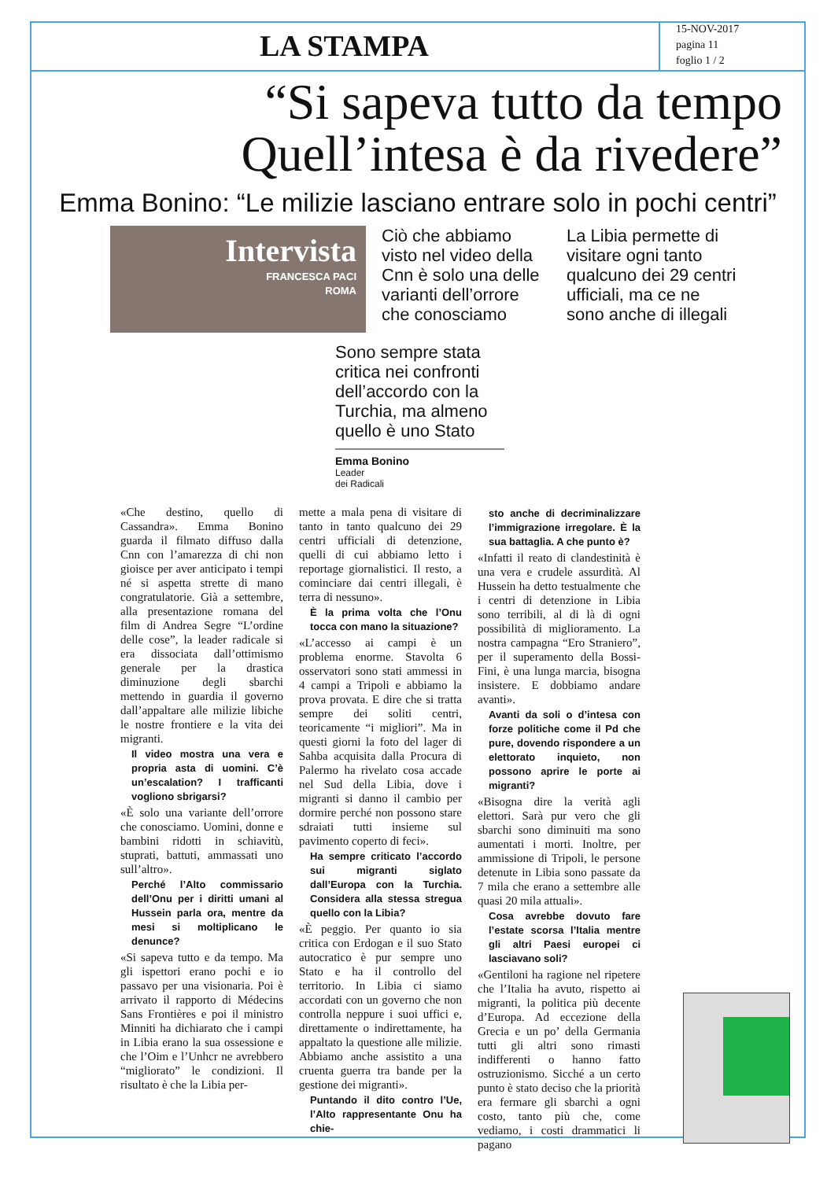LA STAMPA
15-NOV-2017
pagina 11
foglio 1 / 2
“Si sapeva tutto da tempo
Quell’intesa è da rivedere”
Emma Bonino: “Le milizie lasciano entrare solo in pochi centri”
Intervista
FRANCESCA PACI
ROMA
Ciò che abbiamo visto nel video della Cnn è solo una delle varianti dell’orrore che conosciamo
La Libia permette di visitare ogni tanto qualcuno dei 29 centri ufficiali, ma ce ne sono anche di illegali
Sono sempre stata critica nei confronti dell’accordo con la Turchia, ma almeno quello è uno Stato
Emma Bonino
Leader
dei Radicali
«Che destino, quello di Cassandra». Emma Bonino guarda il filmato diffuso dalla Cnn con l’amarezza di chi non gioisce per aver anticipato i tempi né si aspetta strette di mano congratulatorie. Già a settembre, alla presentazione romana del film di Andrea Segre “L’ordine delle cose”, la leader radicale si era dissociata dall’ottimismo generale per la drastica diminuzione degli sbarchi mettendo in guardia il governo dall’appaltare alle milizie libiche le nostre frontiere e la vita dei migranti.
Il video mostra una vera e propria asta di uomini. C’è un’escalation? I trafficanti vogliono sbrigarsi?
«È solo una variante dell’orrore che conosciamo. Uomini, donne e bambini ridotti in schiavitù, stuprati, battuti, ammassati uno sull’altro».
Perché l’Alto commissario dell’Onu per i diritti umani al Hussein parla ora, mentre da mesi si moltiplicano le denunce?
«Si sapeva tutto e da tempo. Ma gli ispettori erano pochi e io passavo per una visionaria. Poi è arrivato il rapporto di Médecins Sans Frontières e poi il ministro Minniti ha dichiarato che i campi in Libia erano la sua ossessione e che l’Oim e l’Unhcr ne avrebbero “migliorato” le condizioni. Il risultato è che la Libia per-
mette a mala pena di visitare di tanto in tanto qualcuno dei 29 centri ufficiali di detenzione, quelli di cui abbiamo letto i reportage giornalistici. Il resto, a cominciare dai centri illegali, è terra di nessuno».
È la prima volta che l’Onu tocca con mano la situazione?
«L’accesso ai campi è un problema enorme. Stavolta 6 osservatori sono stati ammessi in 4 campi a Tripoli e abbiamo la prova provata. E dire che si tratta sempre dei soliti centri, teoricamente “i migliori”. Ma in questi giorni la foto del lager di Sahba acquisita dalla Procura di Palermo ha rivelato cosa accade nel Sud della Libia, dove i migranti si danno il cambio per dormire perché non possono stare sdraiati tutti insieme sul pavimento coperto di feci».
Ha sempre criticato l’accordo sui migranti siglato dall’Europa con la Turchia. Considera alla stessa stregua quello con la Libia?
«È peggio. Per quanto io sia critica con Erdogan e il suo Stato autocratico è pur sempre uno Stato e ha il controllo del territorio. In Libia ci siamo accordati con un governo che non controlla neppure i suoi uffici e, direttamente o indirettamente, ha appaltato la questione alle milizie. Abbiamo anche assistito a una cruenta guerra tra bande per la gestione dei migranti».
Puntando il dito contro l’Ue, l’Alto rappresentante Onu ha chie-
sto anche di decriminalizzare l’immigrazione irregolare. È la sua battaglia. A che punto è?
«Infatti il reato di clandestinità è una vera e crudele assurdità. Al Hussein ha detto testualmente che i centri di detenzione in Libia sono terribili, al di là di ogni possibilità di miglioramento. La nostra campagna “Ero Straniero”, per il superamento della Bossi-Fini, è una lunga marcia, bisogna insistere. E dobbiamo andare avanti».
Avanti da soli o d’intesa con forze politiche come il Pd che pure, dovendo rispondere a un elettorato inquieto, non possono aprire le porte ai migranti?
«Bisogna dire la verità agli elettori. Sarà pur vero che gli sbarchi sono diminuiti ma sono aumentati i morti. Inoltre, per ammissione di Tripoli, le persone detenute in Libia sono passate da 7 mila che erano a settembre alle quasi 20 mila attuali».
Cosa avrebbe dovuto fare l’estate scorsa l’Italia mentre gli altri Paesi europei ci lasciavano soli?
«Gentiloni ha ragione nel ripetere che l’Italia ha avuto, rispetto ai migranti, la politica più decente d’Europa. Ad eccezione della Grecia e un po’ della Germania tutti gli altri sono rimasti indifferenti o hanno fatto ostruzionismo. Sicché a un certo punto è stato deciso che la priorità era fermare gli sbarchi a ogni costo, tanto più che, come vediamo, i costi drammatici li pagano